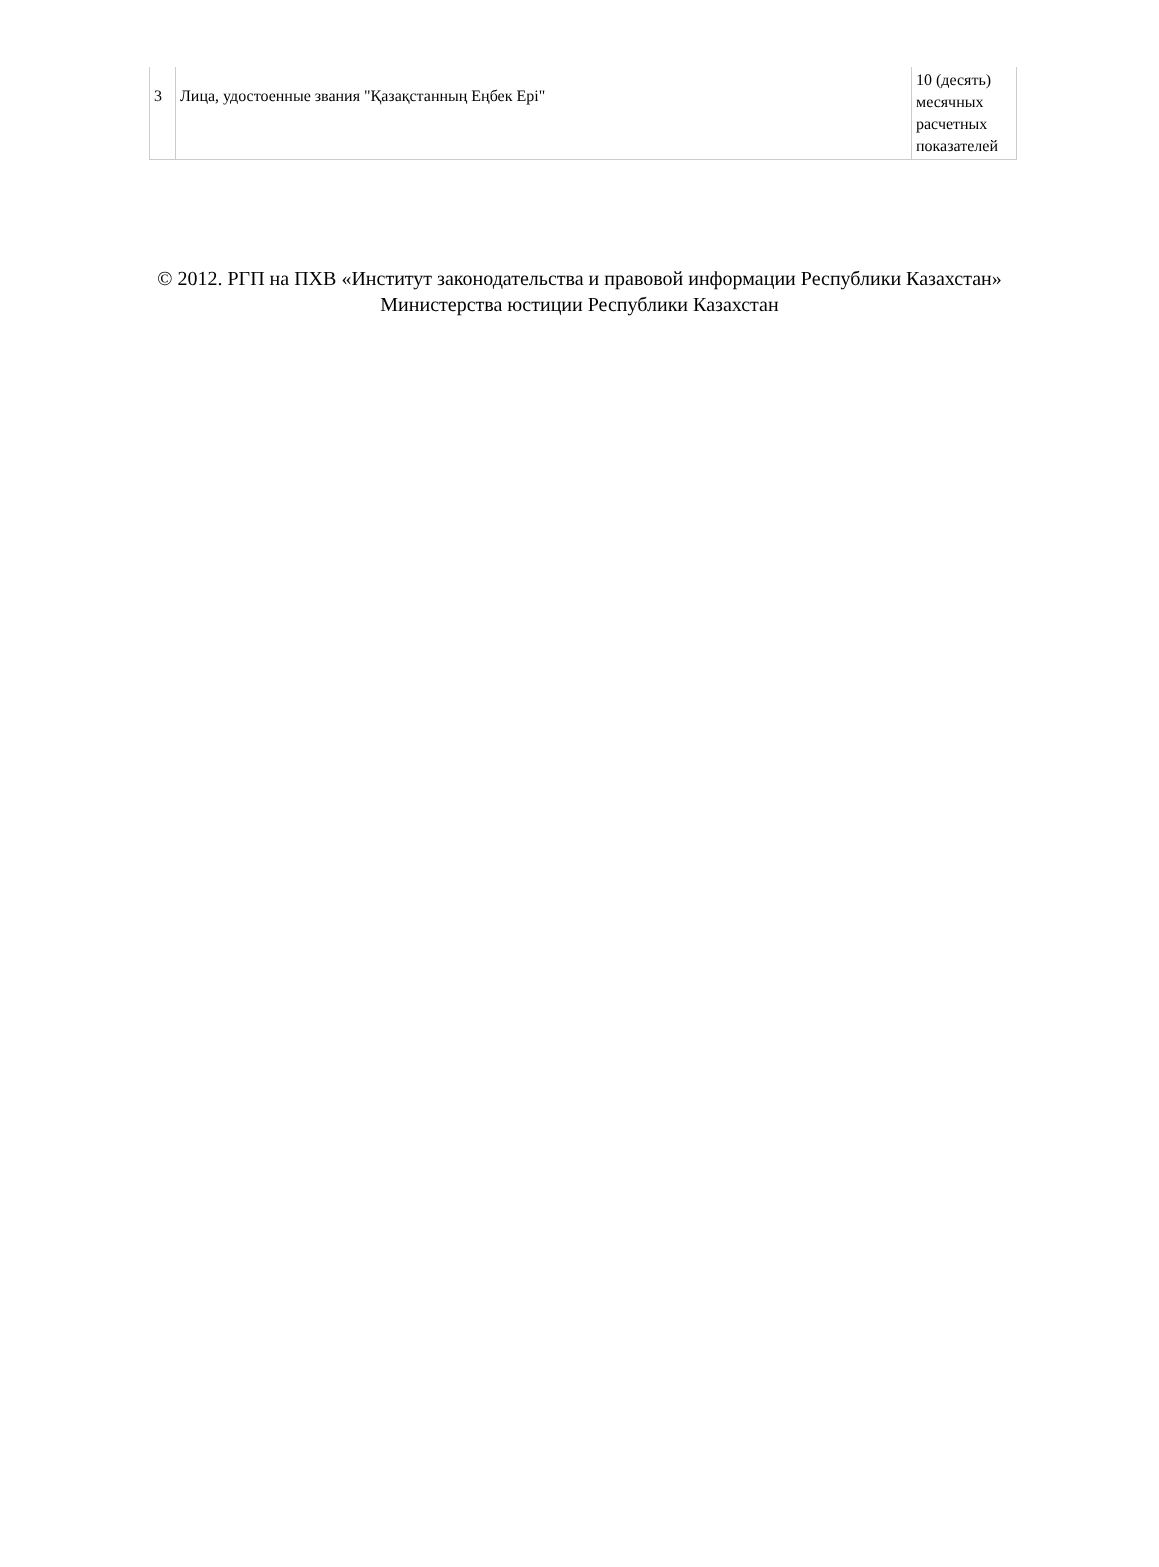| 3 | Лица, удостоенные звания "Қазақстанның Еңбек Ері" | 10 (десять) месячных расчетных показателей |
© 2012. РГП на ПХВ «Институт законодательства и правовой информации Республики Казахстан»
Министерства юстиции Республики Казахстан